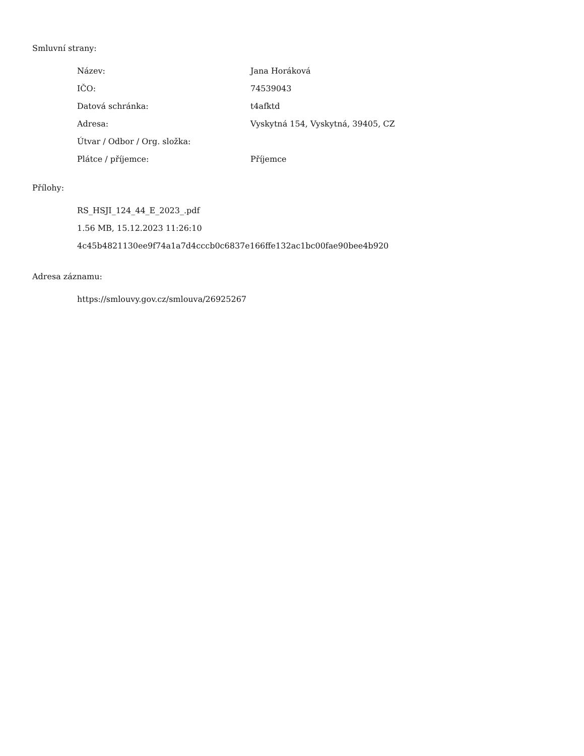Smluvní strany:
| Název: | Jana Horáková |
| IČO: | 74539043 |
| Datová schránka: | t4afktd |
| Adresa: | Vyskytná 154, Vyskytná, 39405, CZ |
| Útvar / Odbor / Org. složka: | |
| Plátce / příjemce: | Příjemce |
Přílohy:
RS_HSJI_124_44_E_2023_.pdf
1.56 MB, 15.12.2023 11:26:10
4c45b4821130ee9f74a1a7d4cccb0c6837e166ffe132ac1bc00fae90bee4b920
Adresa záznamu:
https://smlouvy.gov.cz/smlouva/26925267